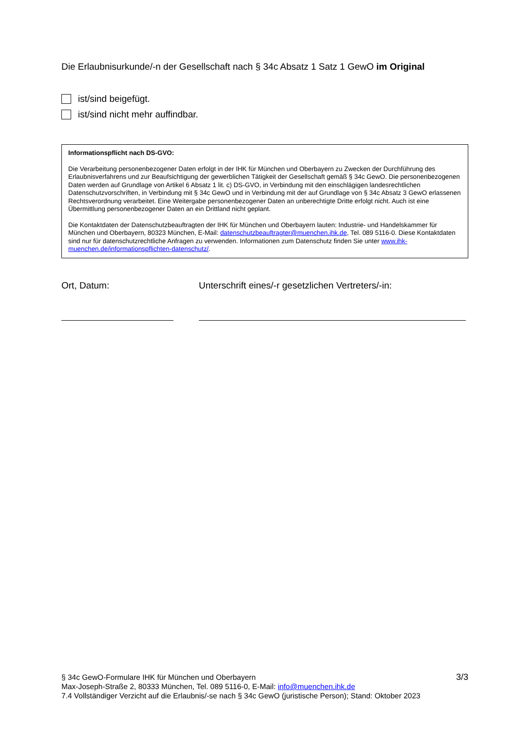Die Erlaubnisurkunde/-n der Gesellschaft nach § 34c Absatz 1 Satz 1 GewO im Original
ist/sind beigefügt.
ist/sind nicht mehr auffindbar.
Informationspflicht nach DS-GVO:
Die Verarbeitung personenbezogener Daten erfolgt in der IHK für München und Oberbayern zu Zwecken der Durchführung des Erlaubnisverfahrens und zur Beaufsichtigung der gewerblichen Tätigkeit der Gesellschaft gemäß § 34c GewO. Die personenbezogenen Daten werden auf Grundlage von Artikel 6 Absatz 1 lit. c) DS-GVO, in Verbindung mit den einschlägigen landesrechtlichen Datenschutzvorschriften, in Verbindung mit § 34c GewO und in Verbindung mit der auf Grundlage von § 34c Absatz 3 GewO erlassenen Rechtsverordnung verarbeitet. Eine Weitergabe personenbezogener Daten an unberechtigte Dritte erfolgt nicht. Auch ist eine Übermittlung personenbezogener Daten an ein Drittland nicht geplant.
Die Kontaktdaten der Datenschutzbeauftragten der IHK für München und Oberbayern lauten: Industrie- und Handelskammer für München und Oberbayern, 80323 München, E-Mail: datenschutzbeauftragter@muenchen.ihk.de, Tel. 089 5116-0. Diese Kontaktdaten sind nur für datenschutzrechtliche Anfragen zu verwenden. Informationen zum Datenschutz finden Sie unter www.ihk-muenchen.de/informationspflichten-datenschutz/.
Ort, Datum: Unterschrift eines/-r gesetzlichen Vertreters/-in:
§ 34c GewO-Formulare IHK für München und Oberbayern
Max-Joseph-Straße 2, 80333 München, Tel. 089 5116-0, E-Mail: info@muenchen.ihk.de
7.4 Vollständiger Verzicht auf die Erlaubnis/-se nach § 34c GewO (juristische Person); Stand: Oktober 2023
3/3